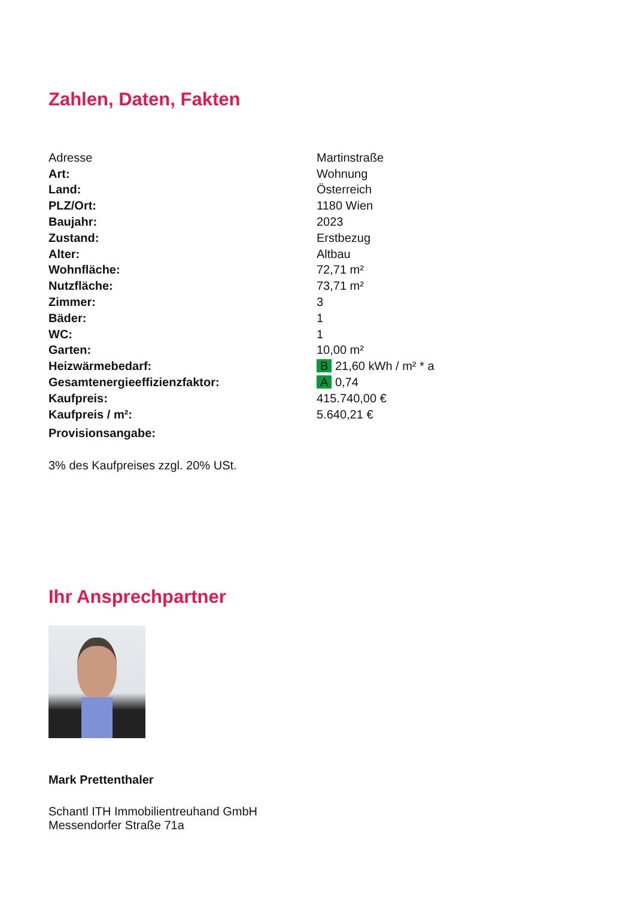Zahlen, Daten, Fakten
| Adresse | Martinstraße |
| Art: | Wohnung |
| Land: | Österreich |
| PLZ/Ort: | 1180 Wien |
| Baujahr: | 2023 |
| Zustand: | Erstbezug |
| Alter: | Altbau |
| Wohnfläche: | 72,71 m² |
| Nutzfläche: | 73,71 m² |
| Zimmer: | 3 |
| Bäder: | 1 |
| WC: | 1 |
| Garten: | 10,00 m² |
| Heizwärmebedarf: | B 21,60 kWh / m² * a |
| Gesamtenergieeffizienzfaktor: | A 0,74 |
| Kaufpreis: | 415.740,00 € |
| Kaufpreis / m²: | 5.640,21 € |
| Provisionsangabe: | |
3% des Kaufpreises zzgl. 20% USt.
Ihr Ansprechpartner
Mark Prettenthaler
Schantl ITH Immobilientreuhand GmbH
Messendorfer Straße 71a